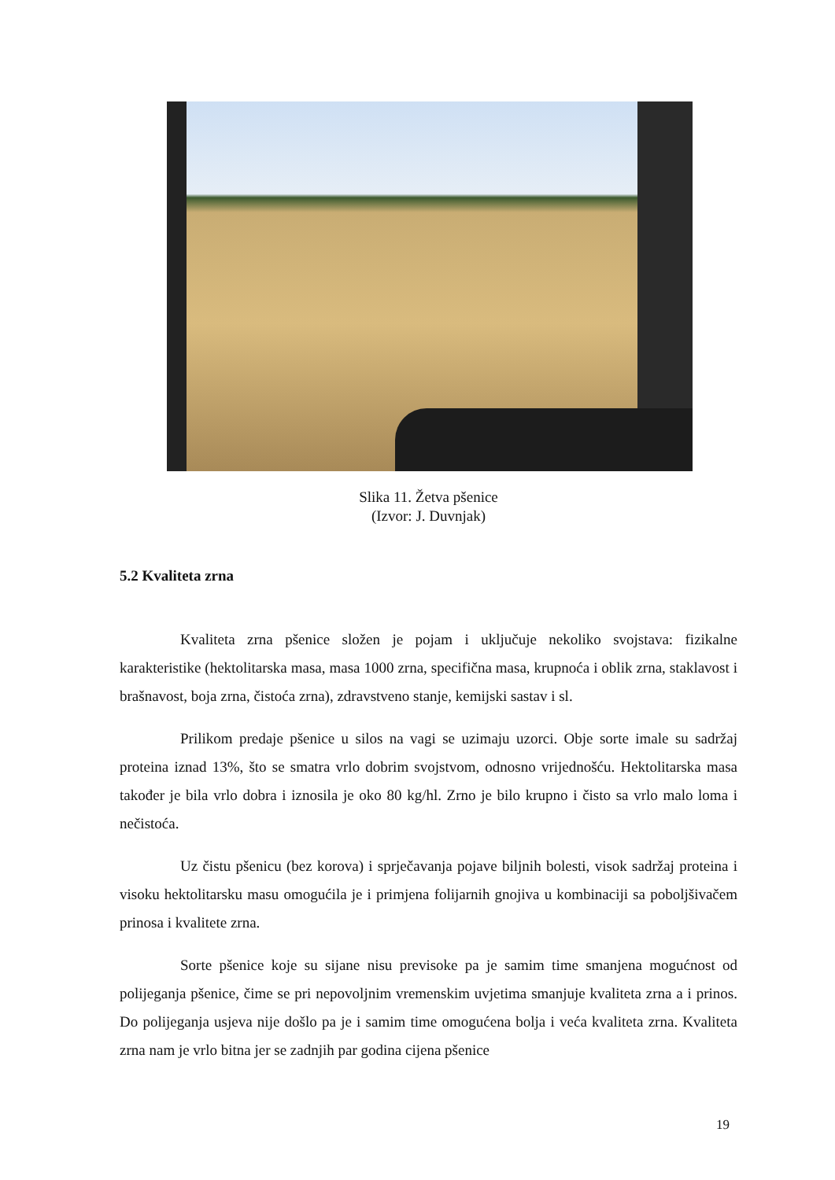Slika 11. Žetva pšenice
(Izvor: J. Duvnjak)
5.2 Kvaliteta zrna
Kvaliteta zrna pšenice složen je pojam i uključuje nekoliko svojstava: fizikalne karakteristike (hektolitarska masa, masa 1000 zrna, specifična masa, krupnoća i oblik zrna, staklavost i brašnavost, boja zrna, čistoća zrna), zdravstveno stanje, kemijski sastav i sl.
Prilikom predaje pšenice u silos na vagi se uzimaju uzorci. Obje sorte imale su sadržaj proteina iznad 13%, što se smatra vrlo dobrim svojstvom, odnosno vrijednošću. Hektolitarska masa također je bila vrlo dobra i iznosila je oko 80 kg/hl. Zrno je bilo krupno i čisto sa vrlo malo loma i nečistoća.
Uz čistu pšenicu (bez korova) i sprječavanja pojave biljnih bolesti, visok sadržaj proteina i visoku hektolitarsku masu omogućila je i primjena folijarnih gnojiva u kombinaciji sa poboljšivačem prinosa i kvalitete zrna.
Sorte pšenice koje su sijane nisu previsoke pa je samim time smanjena mogućnost od polijeganja pšenice, čime se pri nepovoljnim vremenskim uvjetima smanjuje kvaliteta zrna a i prinos. Do polijeganja usjeva nije došlo pa je i samim time omogućena bolja i veća kvaliteta zrna. Kvaliteta zrna nam je vrlo bitna jer se zadnjih par godina cijena pšenice
19